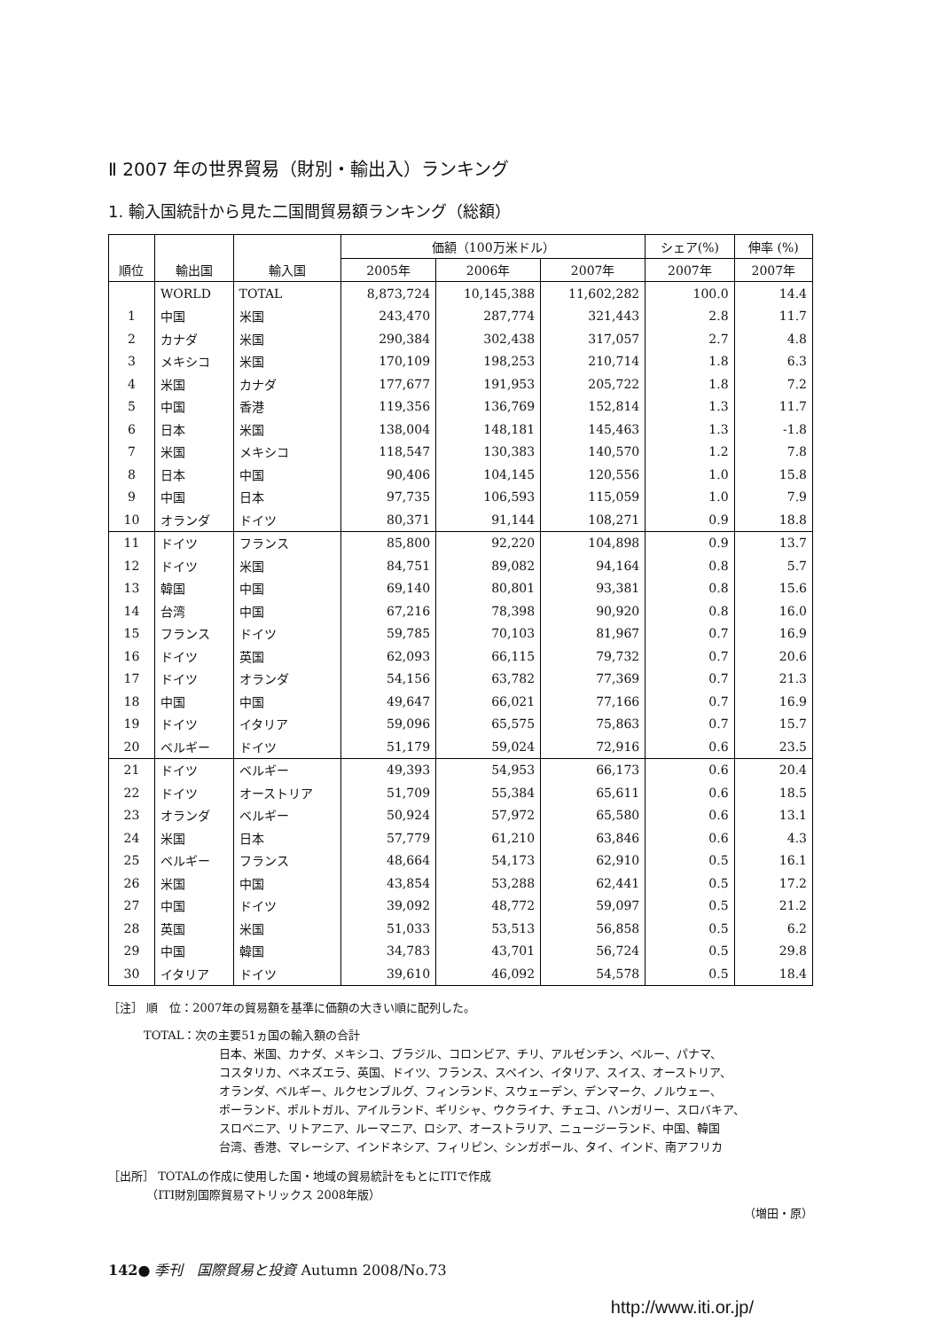Ⅱ 2007 年の世界貿易（財別・輸出入）ランキング
1. 輸入国統計から見た二国間貿易額ランキング（総額）
| | | | 価額（100万米ドル） | | | シェア(%) | 伸率 (%) |
| --- | --- | --- | --- | --- | --- | --- | --- |
| 順位 | 輸出国 | 輸入国 | 2005年 | 2006年 | 2007年 | 2007年 | 2007年 |
| | WORLD | TOTAL | 8,873,724 | 10,145,388 | 11,602,282 | 100.0 | 14.4 |
| 1 | 中国 | 米国 | 243,470 | 287,774 | 321,443 | 2.8 | 11.7 |
| 2 | カナダ | 米国 | 290,384 | 302,438 | 317,057 | 2.7 | 4.8 |
| 3 | メキシコ | 米国 | 170,109 | 198,253 | 210,714 | 1.8 | 6.3 |
| 4 | 米国 | カナダ | 177,677 | 191,953 | 205,722 | 1.8 | 7.2 |
| 5 | 中国 | 香港 | 119,356 | 136,769 | 152,814 | 1.3 | 11.7 |
| 6 | 日本 | 米国 | 138,004 | 148,181 | 145,463 | 1.3 | -1.8 |
| 7 | 米国 | メキシコ | 118,547 | 130,383 | 140,570 | 1.2 | 7.8 |
| 8 | 日本 | 中国 | 90,406 | 104,145 | 120,556 | 1.0 | 15.8 |
| 9 | 中国 | 日本 | 97,735 | 106,593 | 115,059 | 1.0 | 7.9 |
| 10 | オランダ | ドイツ | 80,371 | 91,144 | 108,271 | 0.9 | 18.8 |
| 11 | ドイツ | フランス | 85,800 | 92,220 | 104,898 | 0.9 | 13.7 |
| 12 | ドイツ | 米国 | 84,751 | 89,082 | 94,164 | 0.8 | 5.7 |
| 13 | 韓国 | 中国 | 69,140 | 80,801 | 93,381 | 0.8 | 15.6 |
| 14 | 台湾 | 中国 | 67,216 | 78,398 | 90,920 | 0.8 | 16.0 |
| 15 | フランス | ドイツ | 59,785 | 70,103 | 81,967 | 0.7 | 16.9 |
| 16 | ドイツ | 英国 | 62,093 | 66,115 | 79,732 | 0.7 | 20.6 |
| 17 | ドイツ | オランダ | 54,156 | 63,782 | 77,369 | 0.7 | 21.3 |
| 18 | 中国 | 中国 | 49,647 | 66,021 | 77,166 | 0.7 | 16.9 |
| 19 | ドイツ | イタリア | 59,096 | 65,575 | 75,863 | 0.7 | 15.7 |
| 20 | ベルギー | ドイツ | 51,179 | 59,024 | 72,916 | 0.6 | 23.5 |
| 21 | ドイツ | ベルギー | 49,393 | 54,953 | 66,173 | 0.6 | 20.4 |
| 22 | ドイツ | オーストリア | 51,709 | 55,384 | 65,611 | 0.6 | 18.5 |
| 23 | オランダ | ベルギー | 50,924 | 57,972 | 65,580 | 0.6 | 13.1 |
| 24 | 米国 | 日本 | 57,779 | 61,210 | 63,846 | 0.6 | 4.3 |
| 25 | ベルギー | フランス | 48,664 | 54,173 | 62,910 | 0.5 | 16.1 |
| 26 | 米国 | 中国 | 43,854 | 53,288 | 62,441 | 0.5 | 17.2 |
| 27 | 中国 | ドイツ | 39,092 | 48,772 | 59,097 | 0.5 | 21.2 |
| 28 | 英国 | 米国 | 51,033 | 53,513 | 56,858 | 0.5 | 6.2 |
| 29 | 中国 | 韓国 | 34,783 | 43,701 | 56,724 | 0.5 | 29.8 |
| 30 | イタリア | ドイツ | 39,610 | 46,092 | 54,578 | 0.5 | 18.4 |
［注］ 順　位：2007年の貿易額を基準に価額の大きい順に配列した。
TOTAL：次の主要51ヵ国の輸入額の合計
日本、米国、カナダ、メキシコ、ブラジル、コロンビア、チリ、アルゼンチン、ペルー、パナマ、
コスタリカ、ベネズエラ、英国、ドイツ、フランス、スペイン、イタリア、スイス、オーストリア、
オランダ、ベルギー、ルクセンブルグ、フィンランド、スウェーデン、デンマーク、ノルウェー、
ポーランド、ポルトガル、アイルランド、ギリシャ、ウクライナ、チェコ、ハンガリー、スロバキア、
スロベニア、リトアニア、ルーマニア、ロシア、オーストラリア、ニュージーランド、中国、韓国
台湾、香港、マレーシア、インドネシア、フィリピン、シンガポール、タイ、インド、南アフリカ
［出所］ TOTALの作成に使用した国・地域の貿易統計をもとにITIで作成
　　　 （ITI財別国際貿易マトリックス 2008年版）
（増田・原）
142● 季刊　国際貿易と投資 Autumn 2008/No.73
http://www.iti.or.jp/